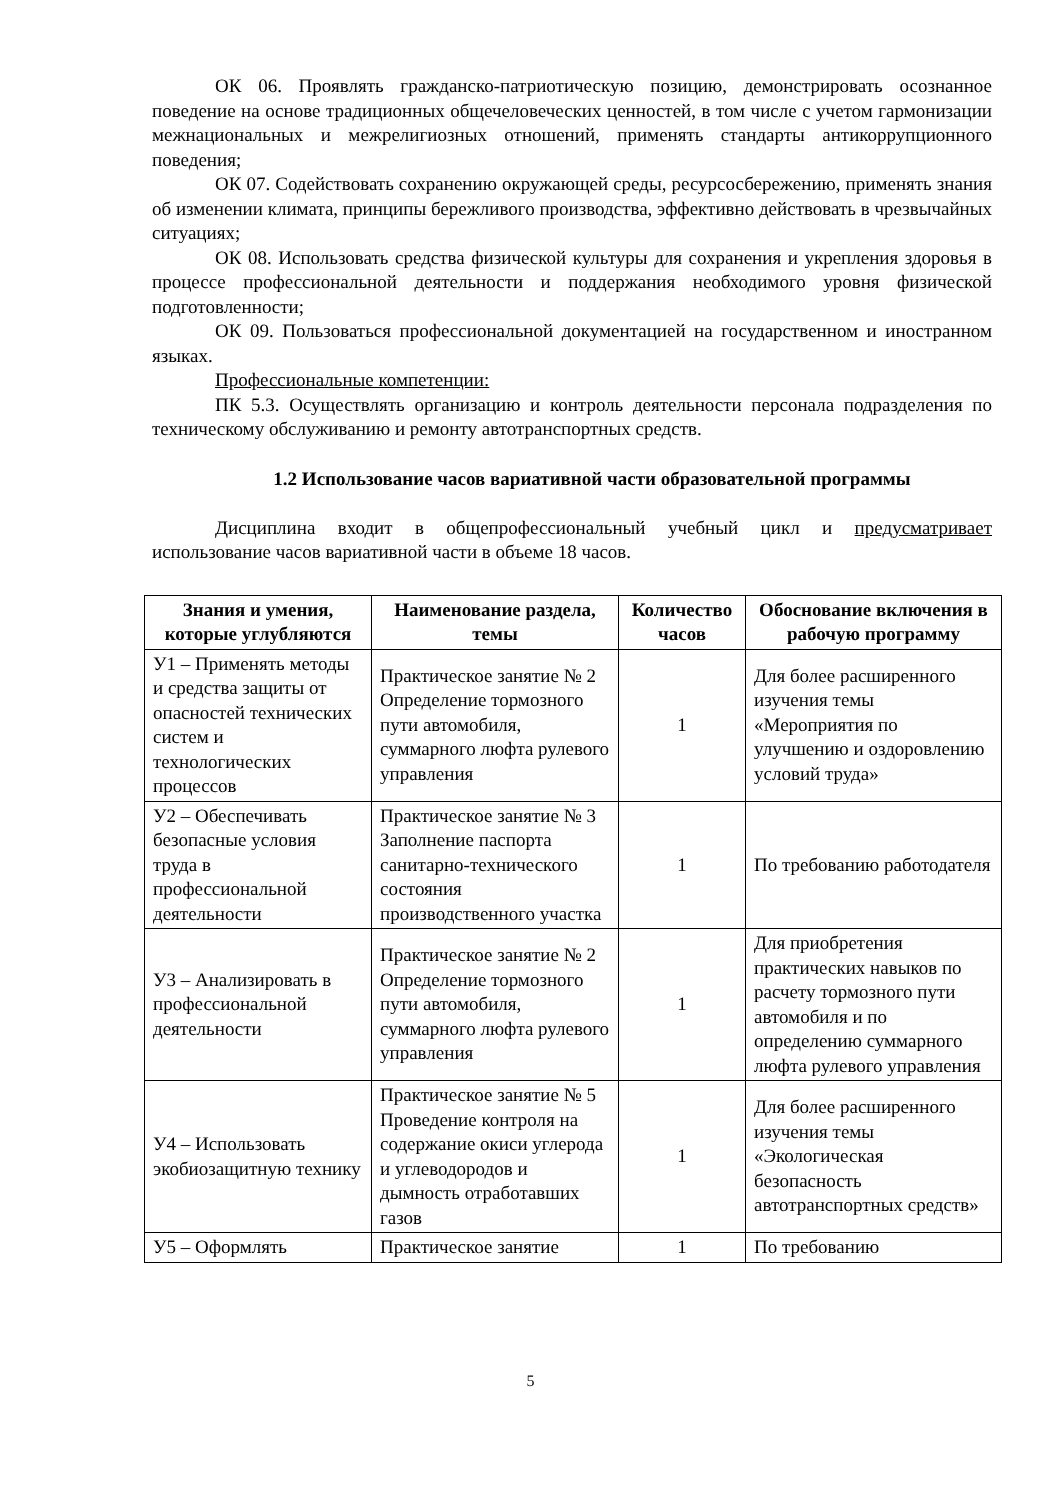ОК 06. Проявлять гражданско-патриотическую позицию, демонстрировать осознанное поведение на основе традиционных общечеловеческих ценностей, в том числе с учетом гармонизации межнациональных и межрелигиозных отношений, применять стандарты антикоррупционного поведения;
ОК 07. Содействовать сохранению окружающей среды, ресурсосбережению, применять знания об изменении климата, принципы бережливого производства, эффективно действовать в чрезвычайных ситуациях;
ОК 08. Использовать средства физической культуры для сохранения и укрепления здоровья в процессе профессиональной деятельности и поддержания необходимого уровня физической подготовленности;
ОК 09. Пользоваться профессиональной документацией на государственном и иностранном языках.
Профессиональные компетенции:
ПК 5.3. Осуществлять организацию и контроль деятельности персонала подразделения по техническому обслуживанию и ремонту автотранспортных средств.
1.2 Использование часов вариативной части образовательной программы
Дисциплина входит в общепрофессиональный учебный цикл и предусматривает использование часов вариативной части в объеме 18 часов.
| Знания и умения, которые углубляются | Наименование раздела, темы | Количество часов | Обоснование включения в рабочую программу |
| --- | --- | --- | --- |
| У1 – Применять методы и средства защиты от опасностей технических систем и технологических процессов | Практическое занятие № 2 Определение тормозного пути автомобиля, суммарного люфта рулевого управления | 1 | Для более расширенного изучения темы «Мероприятия по улучшению и оздоровлению условий труда» |
| У2 – Обеспечивать безопасные условия труда в профессиональной деятельности | Практическое занятие № 3 Заполнение паспорта санитарно-технического состояния производственного участка | 1 | По требованию работодателя |
| У3 – Анализировать в профессиональной деятельности | Практическое занятие № 2 Определение тормозного пути автомобиля, суммарного люфта рулевого управления | 1 | Для приобретения практических навыков по расчету тормозного пути автомобиля и по определению суммарного люфта рулевого управления |
| У4 – Использовать экобиозащитную технику | Практическое занятие № 5 Проведение контроля на содержание окиси углерода и углеводородов и дымность отработавших газов | 1 | Для более расширенного изучения темы «Экологическая безопасность автотранспортных средств» |
| У5 – Оформлять | Практическое занятие | 1 | По требованию |
5